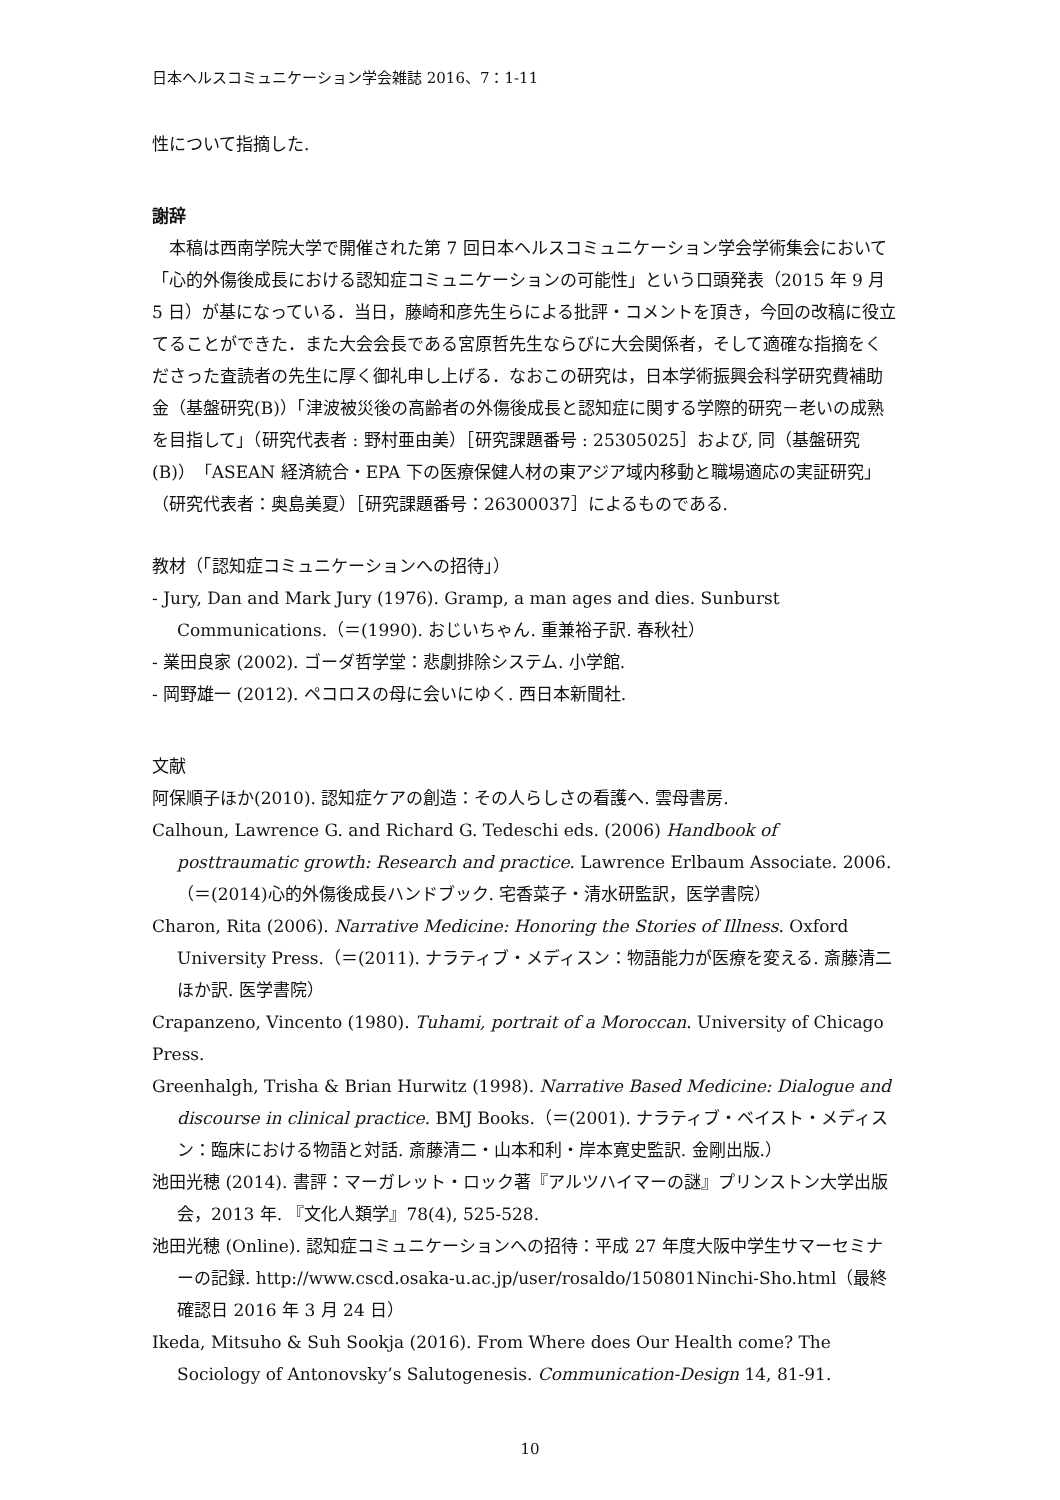日本ヘルスコミュニケーション学会雑誌 2016、7：1-11
性について指摘した.
謝辞
　本稿は西南学院大学で開催された第 7 回日本ヘルスコミュニケーション学会学術集会において「心的外傷後成長における認知症コミュニケーションの可能性」という口頭発表（2015 年 9 月 5 日）が基になっている．当日，藤崎和彦先生らによる批評・コメントを頂き，今回の改稿に役立てることができた．また大会会長である宮原哲先生ならびに大会関係者，そして適確な指摘をくださった査読者の先生に厚く御礼申し上げる．なおこの研究は，日本学術振興会科学研究費補助金（基盤研究(B)）「津波被災後の高齢者の外傷後成長と認知症に関する学際的研究－老いの成熟を目指して」（研究代表者 : 野村亜由美）［研究課題番号 : 25305025］および, 同（基盤研究(B)）「ASEAN 経済統合・EPA 下の医療保健人材の東アジア域内移動と職場適応の実証研究」（研究代表者：奥島美夏）［研究課題番号：26300037］によるものである.
教材（「認知症コミュニケーションへの招待」）
- Jury, Dan and Mark Jury (1976). Gramp, a man ages and dies. Sunburst Communications.（＝(1990). おじいちゃん. 重兼裕子訳. 春秋社）
- 業田良家 (2002). ゴーダ哲学堂：悲劇排除システム. 小学館.
- 岡野雄一 (2012). ペコロスの母に会いにゆく. 西日本新聞社.
文献
阿保順子ほか(2010). 認知症ケアの創造：その人らしさの看護へ. 雲母書房.
Calhoun, Lawrence G. and Richard G. Tedeschi eds. (2006) Handbook of posttraumatic growth: Research and practice. Lawrence Erlbaum Associate. 2006.（＝(2014)心的外傷後成長ハンドブック. 宅香菜子・清水研監訳，医学書院）
Charon, Rita (2006). Narrative Medicine: Honoring the Stories of Illness. Oxford University Press.（＝(2011). ナラティブ・メディスン：物語能力が医療を変える. 斎藤清二ほか訳. 医学書院）
Crapanzeno, Vincento (1980). Tuhami, portrait of a Moroccan. University of Chicago Press.
Greenhalgh, Trisha & Brian Hurwitz (1998). Narrative Based Medicine: Dialogue and discourse in clinical practice. BMJ Books.（＝(2001). ナラティブ・ベイスト・メディスン：臨床における物語と対話. 斎藤清二・山本和利・岸本寛史監訳. 金剛出版.）
池田光穂 (2014). 書評：マーガレット・ロック著『アルツハイマーの謎』プリンストン大学出版会，2013 年. 『文化人類学』78(4), 525-528.
池田光穂 (Online). 認知症コミュニケーションへの招待：平成 27 年度大阪中学生サマーセミナーの記録. http://www.cscd.osaka-u.ac.jp/user/rosaldo/150801Ninchi-Sho.html（最終確認日 2016 年 3 月 24 日）
Ikeda, Mitsuho & Suh Sookja (2016). From Where does Our Health come? The Sociology of Antonovsky’s Salutogenesis. Communication-Design 14, 81-91.
10